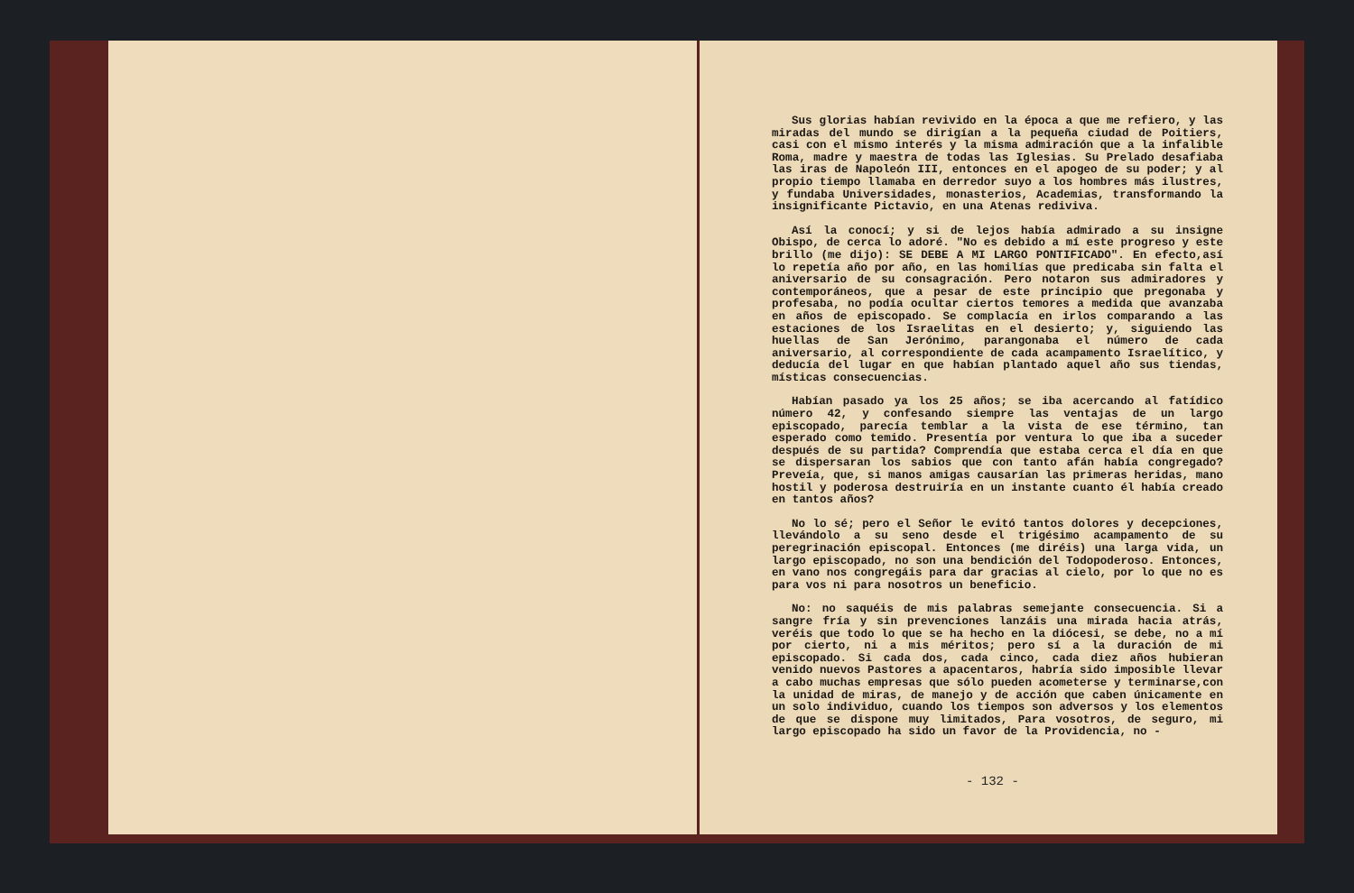Sus glorias habían revivido en la época a que me refiero, y las miradas del mundo se dirigían a la pequeña ciudad de Poitiers, casi con el mismo interés y la misma admiración que a la infalible Roma, madre y maestra de todas las Iglesias. Su Prelado desafiaba las iras de Napoleón III, entonces en el apogeo de su poder; y al propio tiempo llamaba en derredor suyo a los hombres más ilustres, y fundaba Universidades, monasterios, Academias, transformando la insignificante Pictavio, en una Atenas rediviva.
Así la conocí; y si de lejos había admirado a su insigne Obispo, de cerca lo adoré. "No es debido a mí este progreso y este brillo (me dijo): SE DEBE A MI LARGO PONTIFICADO". En efecto,así lo repetía año por año, en las homilías que predicaba sin falta el aniversario de su consagración. Pero notaron sus admiradores y contemporáneos, que a pesar de este principio que pregonaba y profesaba, no podía ocultar ciertos temores a medida que avanzaba en años de episcopado. Se complacía en irlos comparando a las estaciones de los Israelitas en el desierto; y, siguiendo las huellas de San Jerónimo, parangonaba el número de cada aniversario, al correspondiente de cada acampamento Israelítico, y deducía del lugar en que habían plantado aquel año sus tiendas, místicas consecuencias.
Habían pasado ya los 25 años; se iba acercando al fatídico número 42, y confesando siempre las ventajas de un largo episcopado, parecía temblar a la vista de ese término, tan esperado como temido. Presentía por ventura lo que iba a suceder después de su partida? Comprendía que estaba cerca el día en que se dispersaran los sabios que con tanto afán había congregado? Preveía, que, si manos amigas causarían las primeras heridas, mano hostil y poderosa destruiría en un instante cuanto él había creado en tantos años?
No lo sé; pero el Señor le evitó tantos dolores y decepciones, llevándolo a su seno desde el trigésimo acampamento de su peregrinación episcopal. Entonces (me diréis) una larga vida, un largo episcopado, no son una bendición del Todopoderoso. Entonces, en vano nos congregáis para dar gracias al cielo, por lo que no es para vos ni para nosotros un beneficio.
No: no saquéis de mis palabras semejante consecuencia. Si a sangre fría y sin prevenciones lanzáis una mirada hacia atrás, veréis que todo lo que se ha hecho en la diócesi, se debe, no a mí por cierto, ni a mis méritos; pero sí a la duración de mi episcopado. Si cada dos, cada cinco, cada diez años hubieran venido nuevos Pastores a apacentaros, habría sido imposible llevar a cabo muchas empresas que sólo pueden acometerse y terminarse,con la unidad de miras, de manejo y de acción que caben únicamente en un solo individuo, cuando los tiempos son adversos y los elementos de que se dispone muy limitados, Para vosotros, de seguro, mi largo episcopado ha sido un favor de la Providencia, no -
- 132 -